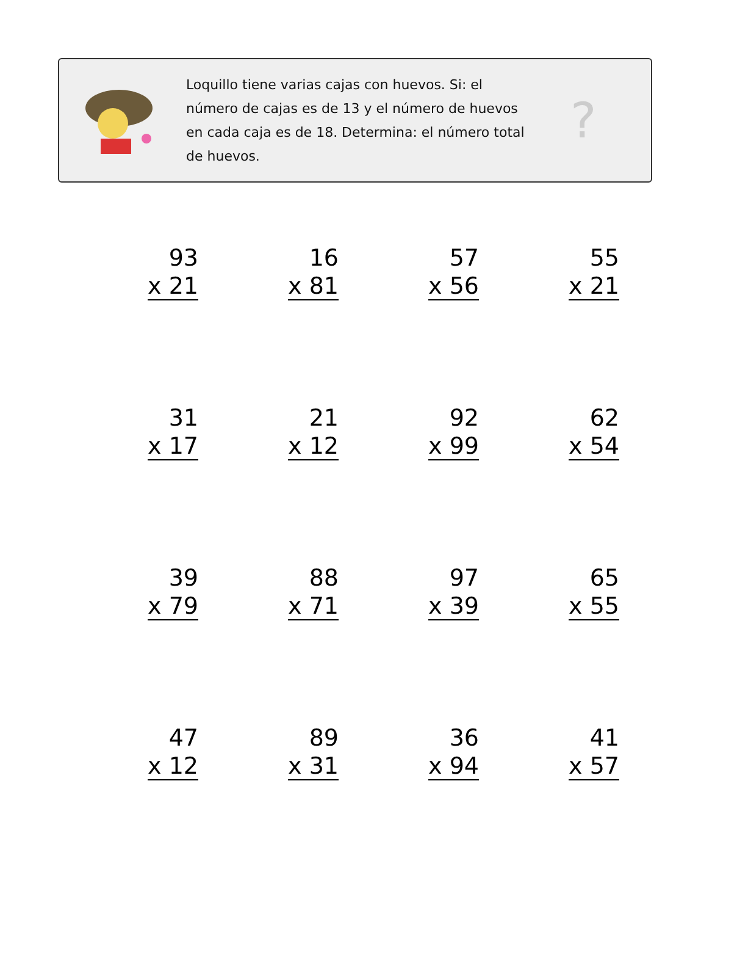Loquillo tiene varias cajas con huevos. Si: el número de cajas es de 13 y el número de huevos en cada caja es de 18. Determina: el número total de huevos.
?
93
x 21
16
x 81
57
x 56
55
x 21
31
x 17
21
x 12
92
x 99
62
x 54
39
x 79
88
x 71
97
x 39
65
x 55
47
x 12
89
x 31
36
x 94
41
x 57